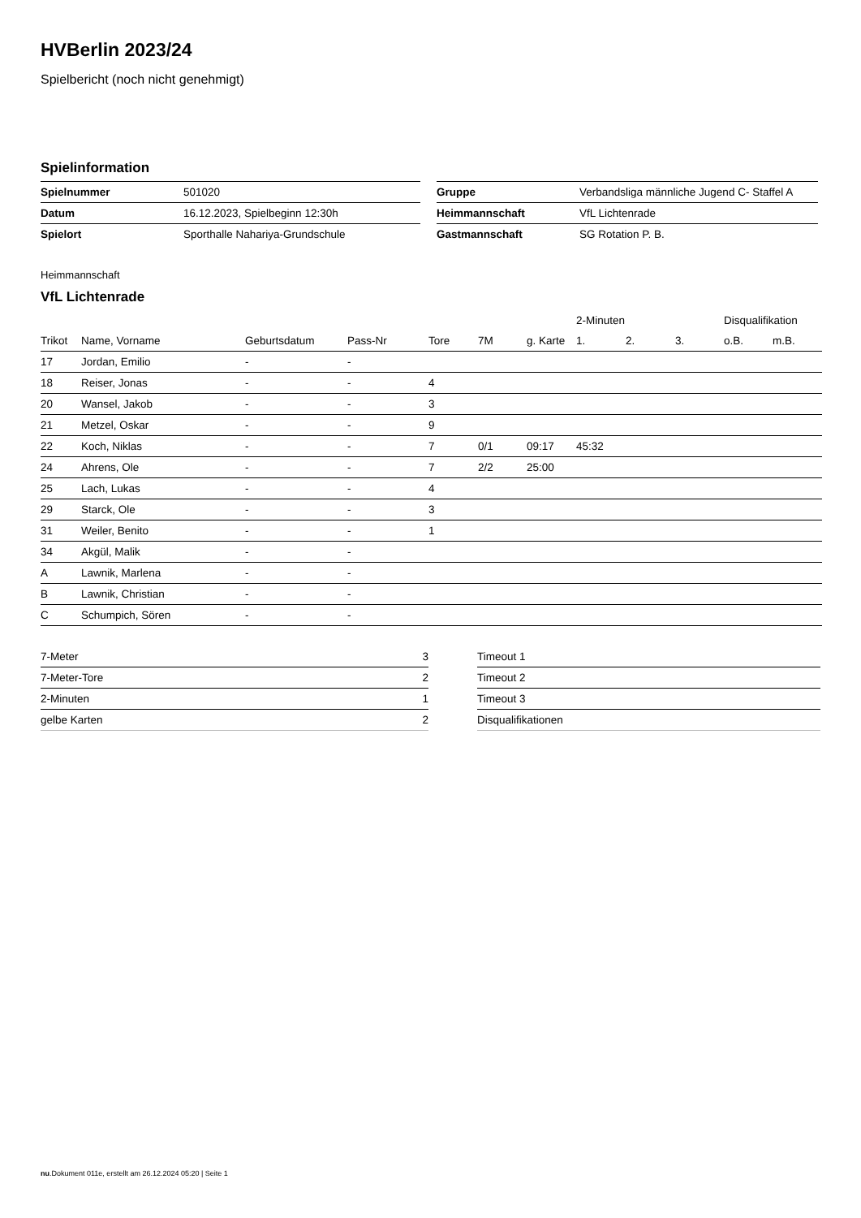HVBerlin 2023/24
Spielbericht (noch nicht genehmigt)
Spielinformation
| Spielnummer | 501020 |
| Datum | 16.12.2023, Spielbeginn 12:30h |
| Spielort | Sporthalle Nahariya-Grundschule |
| Gruppe | Verbandsliga männliche Jugend C- Staffel A |
| Heimmannschaft | VfL Lichtenrade |
| Gastmannschaft | SG Rotation P. B. |
Heimmannschaft
VfL Lichtenrade
| | | | | | | | 2-Minuten | | | Disqualifikation | |
| --- | --- | --- | --- | --- | --- | --- | --- | --- | --- | --- | --- |
| Trikot | Name, Vorname | Geburtsdatum | Pass-Nr | Tore | 7M | g. Karte | 1. | 2. | 3. | o.B. | m.B. |
| 17 | Jordan, Emilio | - | - | | | | | | | | |
| 18 | Reiser, Jonas | - | - | 4 | | | | | | | |
| 20 | Wansel, Jakob | - | - | 3 | | | | | | | |
| 21 | Metzel, Oskar | - | - | 9 | | | | | | | |
| 22 | Koch, Niklas | - | - | 7 | 0/1 | 09:17 | 45:32 | | | | |
| 24 | Ahrens, Ole | - | - | 7 | 2/2 | 25:00 | | | | | |
| 25 | Lach, Lukas | - | - | 4 | | | | | | | |
| 29 | Starck, Ole | - | - | 3 | | | | | | | |
| 31 | Weiler, Benito | - | - | 1 | | | | | | | |
| 34 | Akgül, Malik | - | - | | | | | | | | |
| A | Lawnik, Marlena | - | - | | | | | | | | |
| B | Lawnik, Christian | - | - | | | | | | | | |
| C | Schumpich, Sören | - | - | | | | | | | | |
| 7-Meter | 3 |
| 7-Meter-Tore | 2 |
| 2-Minuten | 1 |
| gelbe Karten | 2 |
| Timeout 1 |
| Timeout 2 |
| Timeout 3 |
| Disqualifikationen |
nu.Dokument 011e, erstellt am 26.12.2024 05:20 | Seite 1